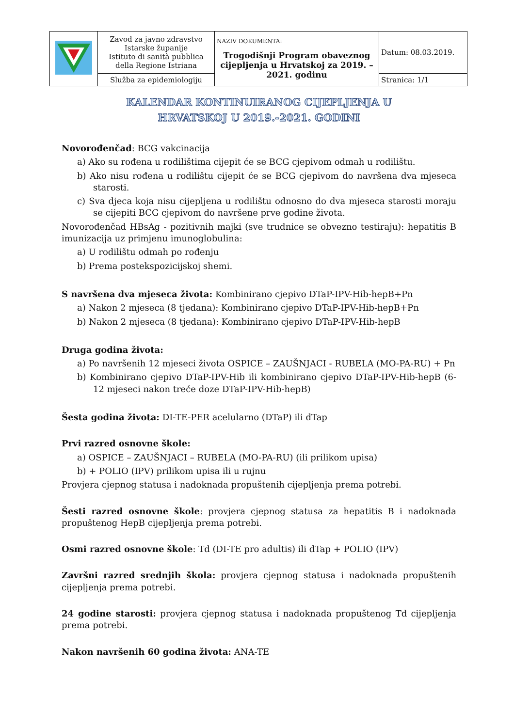| | Zavod za javno zdravstvo Istarske županije Istituto di sanità pubblica della Regione Istriana | NAZIV DOKUMENTA: Trogodišnji Program obaveznog cijepljenja u Hrvatskoj za 2019. – 2021. godinu | Datum: 08.03.2019. |
| | Služba za epidemiologiju | | Stranica: 1/1 |
KALENDAR KONTINUIRANOG CIJEPLJENJA U
HRVATSKOJ U 2019.-2021. GODINI
Novorođenčad: BCG vakcinacija
a) Ako su rođena u rodilištima cijepit će se BCG cjepivom odmah u rodilištu.
b) Ako nisu rođena u rodilištu cijepit će se BCG cjepivom do navršena dva mjeseca starosti.
c) Sva djeca koja nisu cijepljena u rodilištu odnosno do dva mjeseca starosti moraju se cijepiti BCG cjepivom do navršene prve godine života.
Novorođenčad HBsAg - pozitivnih majki (sve trudnice se obvezno testiraju): hepatitis B imunizacija uz primjenu imunoglobulina:
a) U rodilištu odmah po rođenju
b) Prema postekspozicijskoj shemi.
S navršena dva mjeseca života: Kombinirano cjepivo DTaP-IPV-Hib-hepB+Pn
a) Nakon 2 mjeseca (8 tjedana): Kombinirano cjepivo DTaP-IPV-Hib-hepB+Pn
b) Nakon 2 mjeseca (8 tjedana): Kombinirano cjepivo DTaP-IPV-Hib-hepB
Druga godina života:
a) Po navršenih 12 mjeseci života OSPICE – ZAUŠNJACI - RUBELA (MO-PA-RU) + Pn
b) Kombinirano cjepivo DTaP-IPV-Hib ili kombinirano cjepivo DTaP-IPV-Hib-hepB (6-12 mjeseci nakon treće doze DTaP-IPV-Hib-hepB)
Šesta godina života: DI-TE-PER acelularno (DTaP) ili dTap
Prvi razred osnovne škole:
a) OSPICE – ZAUŠNJACI – RUBELA (MO-PA-RU) (ili prilikom upisa)
b) + POLIO (IPV) prilikom upisa ili u rujnu
Provjera cjepnog statusa i nadoknada propuštenih cijepljenja prema potrebi.
Šesti razred osnovne škole: provjera cjepnog statusa za hepatitis B i nadoknada propuštenog HepB cijepljenja prema potrebi.
Osmi razred osnovne škole: Td (DI-TE pro adultis) ili dTap + POLIO (IPV)
Završni razred srednjih škola: provjera cjepnog statusa i nadoknada propuštenih cijepljenja prema potrebi.
24 godine starosti: provjera cjepnog statusa i nadoknada propuštenog Td cijepljenja prema potrebi.
Nakon navršenih 60 godina života: ANA-TE